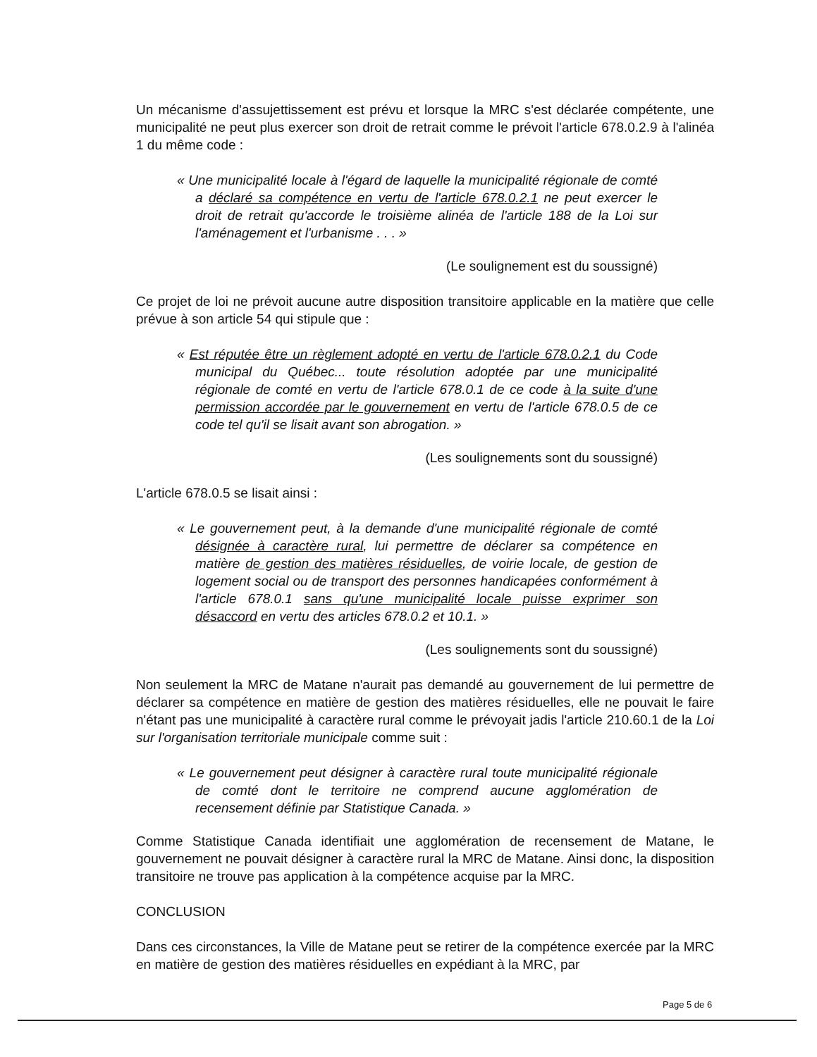Un mécanisme d'assujettissement est prévu et lorsque la MRC s'est déclarée compétente, une municipalité ne peut plus exercer son droit de retrait comme le prévoit l'article 678.0.2.9 à l'alinéa 1 du même code :
« Une municipalité locale à l'égard de laquelle la municipalité régionale de comté a déclaré sa compétence en vertu de l'article 678.0.2.1 ne peut exercer le droit de retrait qu'accorde le troisième alinéa de l'article 188 de la Loi sur l'aménagement et l'urbanisme . . . »
(Le soulignement est du soussigné)
Ce projet de loi ne prévoit aucune autre disposition transitoire applicable en la matière que celle prévue à son article 54 qui stipule que :
« Est réputée être un règlement adopté en vertu de l'article 678.0.2.1 du Code municipal du Québec... toute résolution adoptée par une municipalité régionale de comté en vertu de l'article 678.0.1 de ce code à la suite d'une permission accordée par le gouvernement en vertu de l'article 678.0.5 de ce code tel qu'il se lisait avant son abrogation. »
(Les soulignements sont du soussigné)
L'article 678.0.5 se lisait ainsi :
« Le gouvernement peut, à la demande d'une municipalité régionale de comté désignée à caractère rural, lui permettre de déclarer sa compétence en matière de gestion des matières résiduelles, de voirie locale, de gestion de logement social ou de transport des personnes handicapées conformément à l'article 678.0.1 sans qu'une municipalité locale puisse exprimer son désaccord en vertu des articles 678.0.2 et 10.1. »
(Les soulignements sont du soussigné)
Non seulement la MRC de Matane n'aurait pas demandé au gouvernement de lui permettre de déclarer sa compétence en matière de gestion des matières résiduelles, elle ne pouvait le faire n'étant pas une municipalité à caractère rural comme le prévoyait jadis l'article 210.60.1 de la Loi sur l'organisation territoriale municipale comme suit :
« Le gouvernement peut désigner à caractère rural toute municipalité régionale de comté dont le territoire ne comprend aucune agglomération de recensement définie par Statistique Canada. »
Comme Statistique Canada identifiait une agglomération de recensement de Matane, le gouvernement ne pouvait désigner à caractère rural la MRC de Matane. Ainsi donc, la disposition transitoire ne trouve pas application à la compétence acquise par la MRC.
CONCLUSION
Dans ces circonstances, la Ville de Matane peut se retirer de la compétence exercée par la MRC en matière de gestion des matières résiduelles en expédiant à la MRC, par
Page 5 de 6